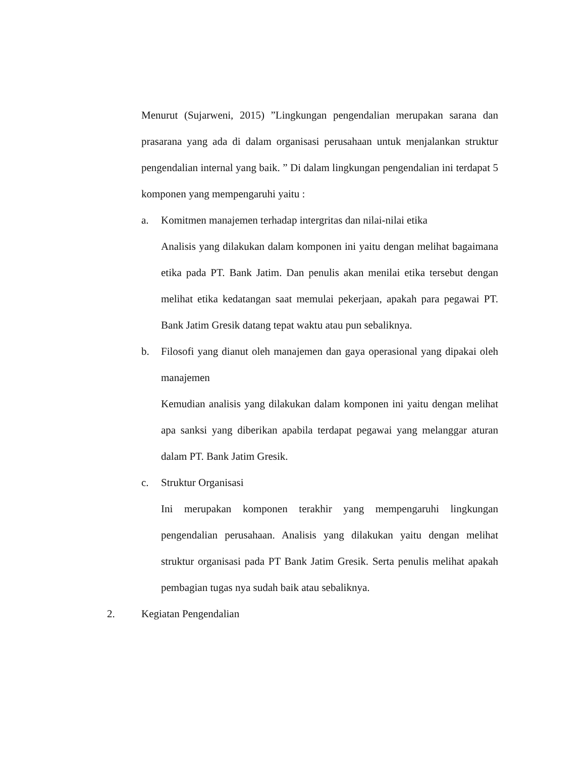Menurut (Sujarweni, 2015) ”Lingkungan pengendalian merupakan sarana dan prasarana yang ada di dalam organisasi perusahaan untuk menjalankan struktur pengendalian internal yang baik. ” Di dalam lingkungan pengendalian ini terdapat 5 komponen yang mempengaruhi yaitu :
a. Komitmen manajemen terhadap intergritas dan nilai-nilai etika
Analisis yang dilakukan dalam komponen ini yaitu dengan melihat bagaimana etika pada PT. Bank Jatim. Dan penulis akan menilai etika tersebut dengan melihat etika kedatangan saat memulai pekerjaan, apakah para pegawai PT. Bank Jatim Gresik datang tepat waktu atau pun sebaliknya.
b. Filosofi yang dianut oleh manajemen dan gaya operasional yang dipakai oleh manajemen
Kemudian analisis yang dilakukan dalam komponen ini yaitu dengan melihat apa sanksi yang diberikan apabila terdapat pegawai yang melanggar aturan dalam PT. Bank Jatim Gresik.
c. Struktur Organisasi
Ini merupakan komponen terakhir yang mempengaruhi lingkungan pengendalian perusahaan. Analisis yang dilakukan yaitu dengan melihat struktur organisasi pada PT Bank Jatim Gresik. Serta penulis melihat apakah pembagian tugas nya sudah baik atau sebaliknya.
2. Kegiatan Pengendalian